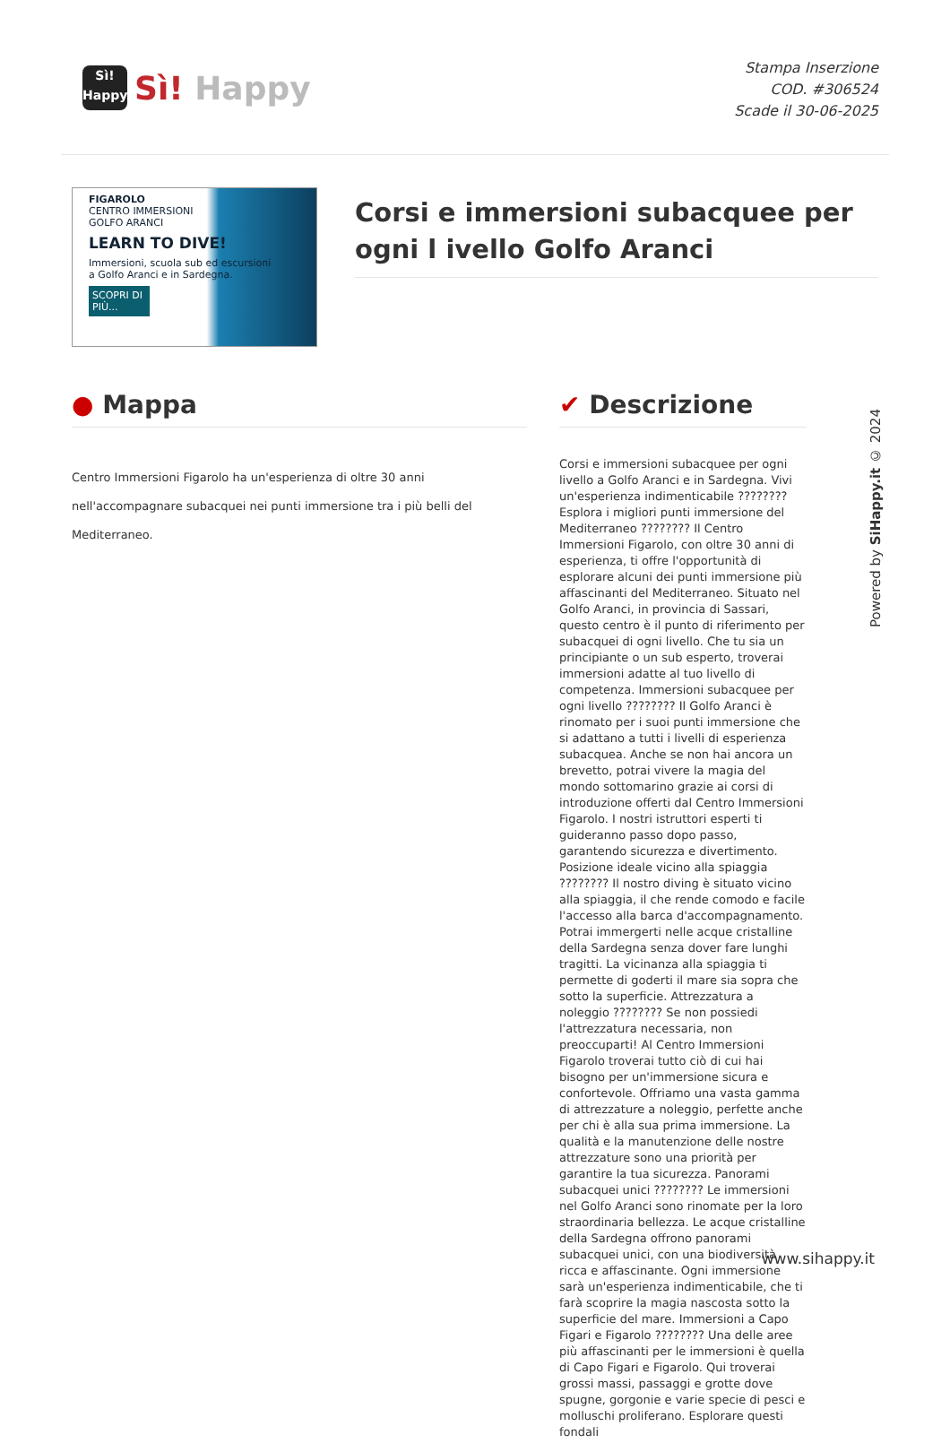Sì!
Happy
Sì! Happy
Stampa Inserzione
COD. #306524
Scade il 30-06-2025
FIGAROLO
CENTRO IMMERSIONI
GOLFO ARANCI
LEARN TO DIVE!
Immersioni, scuola sub ed escursioni
a Golfo Aranci e in Sardegna.
SCOPRI DI PIÙ...
Corsi e immersioni subacquee per ogni l ivello Golfo Aranci
● Mappa
Centro Immersioni Figarolo ha un'esperienza di oltre 30 anni nell'accompagnare subacquei nei punti immersione tra i più belli del Mediterraneo.
✔ Descrizione
Corsi e immersioni subacquee per ogni livello a Golfo Aranci e in Sardegna. Vivi un'esperienza indimenticabile ???????? Esplora i migliori punti immersione del Mediterraneo ???????? Il Centro Immersioni Figarolo, con oltre 30 anni di esperienza, ti offre l'opportunità di esplorare alcuni dei punti immersione più affascinanti del Mediterraneo. Situato nel Golfo Aranci, in provincia di Sassari, questo centro è il punto di riferimento per subacquei di ogni livello. Che tu sia un principiante o un sub esperto, troverai immersioni adatte al tuo livello di competenza. Immersioni subacquee per ogni livello ???????? Il Golfo Aranci è rinomato per i suoi punti immersione che si adattano a tutti i livelli di esperienza subacquea. Anche se non hai ancora un brevetto, potrai vivere la magia del mondo sottomarino grazie ai corsi di introduzione offerti dal Centro Immersioni Figarolo. I nostri istruttori esperti ti guideranno passo dopo passo, garantendo sicurezza e divertimento. Posizione ideale vicino alla spiaggia ???????? Il nostro diving è situato vicino alla spiaggia, il che rende comodo e facile l'accesso alla barca d'accompagnamento. Potrai immergerti nelle acque cristalline della Sardegna senza dover fare lunghi tragitti. La vicinanza alla spiaggia ti permette di goderti il mare sia sopra che sotto la superficie. Attrezzatura a noleggio ???????? Se non possiedi l'attrezzatura necessaria, non preoccuparti! Al Centro Immersioni Figarolo troverai tutto ciò di cui hai bisogno per un'immersione sicura e confortevole. Offriamo una vasta gamma di attrezzature a noleggio, perfette anche per chi è alla sua prima immersione. La qualità e la manutenzione delle nostre attrezzature sono una priorità per garantire la tua sicurezza. Panorami subacquei unici ???????? Le immersioni nel Golfo Aranci sono rinomate per la loro straordinaria bellezza. Le acque cristalline della Sardegna offrono panorami subacquei unici, con una biodiversità ricca e affascinante. Ogni immersione sarà un'esperienza indimenticabile, che ti farà scoprire la magia nascosta sotto la superficie del mare. Immersioni a Capo Figari e Figarolo ???????? Una delle aree più affascinanti per le immersioni è quella di Capo Figari e Figarolo. Qui troverai grossi massi, passaggi e grotte dove spugne, gorgonie e varie specie di pesci e molluschi proliferano. Esplorare questi fondali
Powered by SiHappy.it © 2024
www.sihappy.it